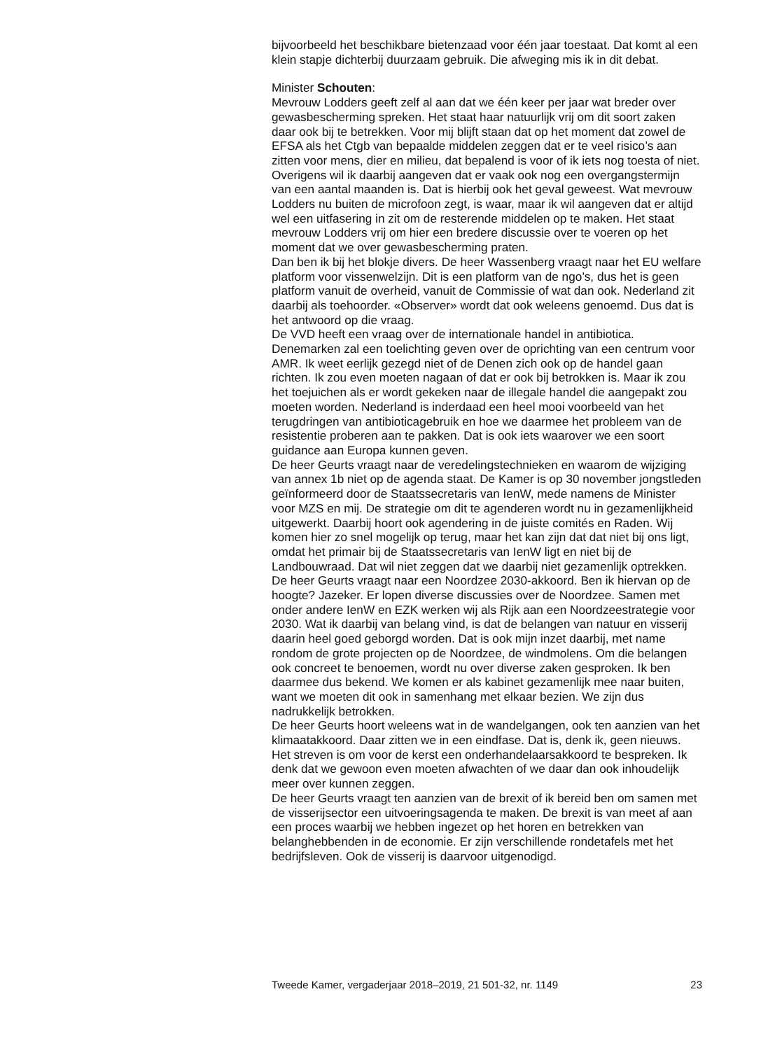bijvoorbeeld het beschikbare bietenzaad voor één jaar toestaat. Dat komt al een klein stapje dichterbij duurzaam gebruik. Die afweging mis ik in dit debat.
Minister Schouten:
Mevrouw Lodders geeft zelf al aan dat we één keer per jaar wat breder over gewasbescherming spreken. Het staat haar natuurlijk vrij om dit soort zaken daar ook bij te betrekken. Voor mij blijft staan dat op het moment dat zowel de EFSA als het Ctgb van bepaalde middelen zeggen dat er te veel risico’s aan zitten voor mens, dier en milieu, dat bepalend is voor of ik iets nog toesta of niet. Overigens wil ik daarbij aangeven dat er vaak ook nog een overgangstermijn van een aantal maanden is. Dat is hierbij ook het geval geweest. Wat mevrouw Lodders nu buiten de microfoon zegt, is waar, maar ik wil aangeven dat er altijd wel een uitfasering in zit om de resterende middelen op te maken. Het staat mevrouw Lodders vrij om hier een bredere discussie over te voeren op het moment dat we over gewasbescherming praten.
Dan ben ik bij het blokje divers. De heer Wassenberg vraagt naar het EU welfare platform voor vissenwelzijn. Dit is een platform van de ngo’s, dus het is geen platform vanuit de overheid, vanuit de Commissie of wat dan ook. Nederland zit daarbij als toehoorder. «Observer» wordt dat ook weleens genoemd. Dus dat is het antwoord op die vraag.
De VVD heeft een vraag over de internationale handel in antibiotica. Denemarken zal een toelichting geven over de oprichting van een centrum voor AMR. Ik weet eerlijk gezegd niet of de Denen zich ook op de handel gaan richten. Ik zou even moeten nagaan of dat er ook bij betrokken is. Maar ik zou het toejuichen als er wordt gekeken naar de illegale handel die aangepakt zou moeten worden. Nederland is inderdaad een heel mooi voorbeeld van het terugdringen van antibioticagebruik en hoe we daarmee het probleem van de resistentie proberen aan te pakken. Dat is ook iets waarover we een soort guidance aan Europa kunnen geven.
De heer Geurts vraagt naar de veredelingstechnieken en waarom de wijziging van annex 1b niet op de agenda staat. De Kamer is op 30 november jongstleden geïnformeerd door de Staatssecretaris van IenW, mede namens de Minister voor MZS en mij. De strategie om dit te agenderen wordt nu in gezamenlijkheid uitgewerkt. Daarbij hoort ook agendering in de juiste comités en Raden. Wij komen hier zo snel mogelijk op terug, maar het kan zijn dat dat niet bij ons ligt, omdat het primair bij de Staatssecretaris van IenW ligt en niet bij de Landbouwraad. Dat wil niet zeggen dat we daarbij niet gezamenlijk optrekken.
De heer Geurts vraagt naar een Noordzee 2030-akkoord. Ben ik hiervan op de hoogte? Jazeker. Er lopen diverse discussies over de Noordzee. Samen met onder andere IenW en EZK werken wij als Rijk aan een Noordzeestrategie voor 2030. Wat ik daarbij van belang vind, is dat de belangen van natuur en visserij daarin heel goed geborgd worden. Dat is ook mijn inzet daarbij, met name rondom de grote projecten op de Noordzee, de windmolens. Om die belangen ook concreet te benoemen, wordt nu over diverse zaken gesproken. Ik ben daarmee dus bekend. We komen er als kabinet gezamenlijk mee naar buiten, want we moeten dit ook in samenhang met elkaar bezien. We zijn dus nadrukkelijk betrokken.
De heer Geurts hoort weleens wat in de wandelgangen, ook ten aanzien van het klimaatakkoord. Daar zitten we in een eindfase. Dat is, denk ik, geen nieuws. Het streven is om voor de kerst een onderhandelaarsakkoord te bespreken. Ik denk dat we gewoon even moeten afwachten of we daar dan ook inhoudelijk meer over kunnen zeggen.
De heer Geurts vraagt ten aanzien van de brexit of ik bereid ben om samen met de visserijsector een uitvoeringsagenda te maken. De brexit is van meet af aan een proces waarbij we hebben ingezet op het horen en betrekken van belanghebbenden in de economie. Er zijn verschillende rondetafels met het bedrijfsleven. Ook de visserij is daarvoor uitgenodigd.
Tweede Kamer, vergaderjaar 2018–2019, 21 501-32, nr. 1149 23